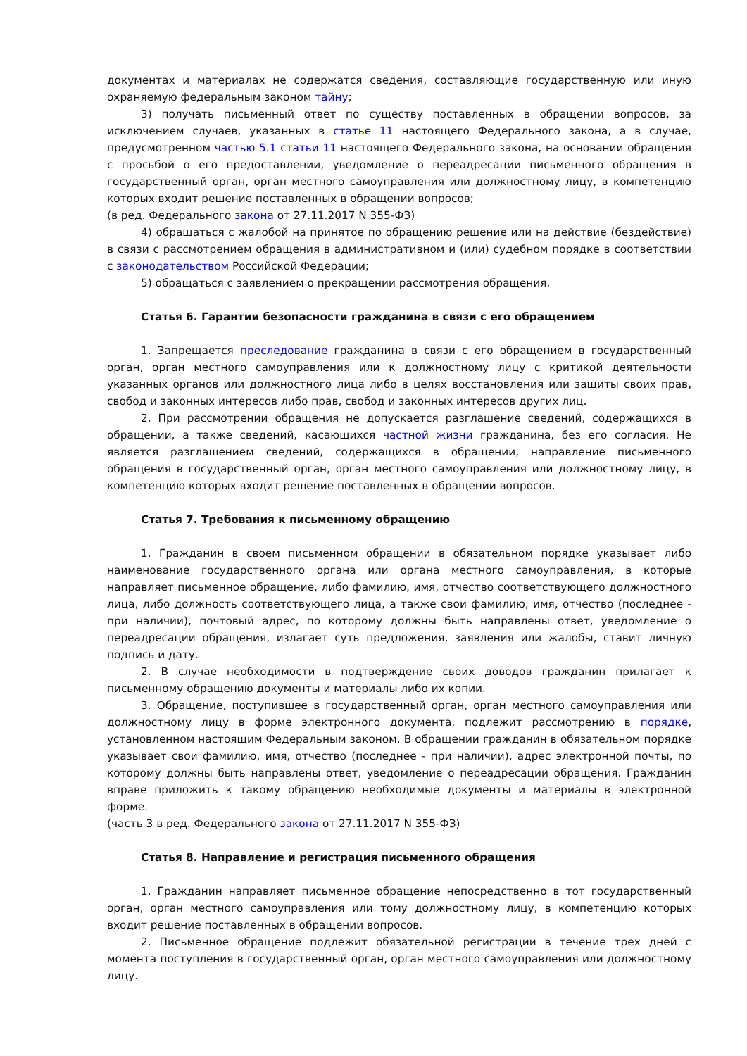документах и материалах не содержатся сведения, составляющие государственную или иную охраняемую федеральным законом тайну;
3) получать письменный ответ по существу поставленных в обращении вопросов, за исключением случаев, указанных в статье 11 настоящего Федерального закона, а в случае, предусмотренном частью 5.1 статьи 11 настоящего Федерального закона, на основании обращения с просьбой о его предоставлении, уведомление о переадресации письменного обращения в государственный орган, орган местного самоуправления или должностному лицу, в компетенцию которых входит решение поставленных в обращении вопросов;
(в ред. Федерального закона от 27.11.2017 N 355-ФЗ)
4) обращаться с жалобой на принятое по обращению решение или на действие (бездействие) в связи с рассмотрением обращения в административном и (или) судебном порядке в соответствии с законодательством Российской Федерации;
5) обращаться с заявлением о прекращении рассмотрения обращения.
Статья 6. Гарантии безопасности гражданина в связи с его обращением
1. Запрещается преследование гражданина в связи с его обращением в государственный орган, орган местного самоуправления или к должностному лицу с критикой деятельности указанных органов или должностного лица либо в целях восстановления или защиты своих прав, свобод и законных интересов либо прав, свобод и законных интересов других лиц.
2. При рассмотрении обращения не допускается разглашение сведений, содержащихся в обращении, а также сведений, касающихся частной жизни гражданина, без его согласия. Не является разглашением сведений, содержащихся в обращении, направление письменного обращения в государственный орган, орган местного самоуправления или должностному лицу, в компетенцию которых входит решение поставленных в обращении вопросов.
Статья 7. Требования к письменному обращению
1. Гражданин в своем письменном обращении в обязательном порядке указывает либо наименование государственного органа или органа местного самоуправления, в которые направляет письменное обращение, либо фамилию, имя, отчество соответствующего должностного лица, либо должность соответствующего лица, а также свои фамилию, имя, отчество (последнее - при наличии), почтовый адрес, по которому должны быть направлены ответ, уведомление о переадресации обращения, излагает суть предложения, заявления или жалобы, ставит личную подпись и дату.
2. В случае необходимости в подтверждение своих доводов гражданин прилагает к письменному обращению документы и материалы либо их копии.
3. Обращение, поступившее в государственный орган, орган местного самоуправления или должностному лицу в форме электронного документа, подлежит рассмотрению в порядке, установленном настоящим Федеральным законом. В обращении гражданин в обязательном порядке указывает свои фамилию, имя, отчество (последнее - при наличии), адрес электронной почты, по которому должны быть направлены ответ, уведомление о переадресации обращения. Гражданин вправе приложить к такому обращению необходимые документы и материалы в электронной форме.
(часть 3 в ред. Федерального закона от 27.11.2017 N 355-ФЗ)
Статья 8. Направление и регистрация письменного обращения
1. Гражданин направляет письменное обращение непосредственно в тот государственный орган, орган местного самоуправления или тому должностному лицу, в компетенцию которых входит решение поставленных в обращении вопросов.
2. Письменное обращение подлежит обязательной регистрации в течение трех дней с момента поступления в государственный орган, орган местного самоуправления или должностному лицу.